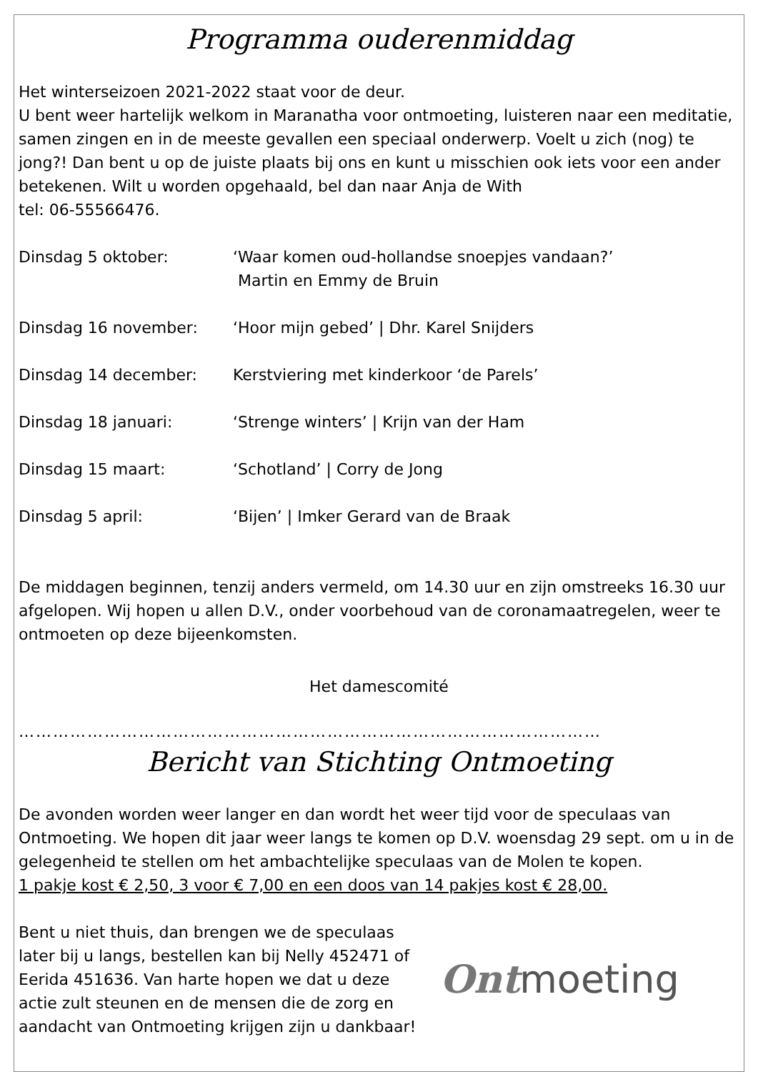Programma ouderenmiddag
Het winterseizoen 2021-2022 staat voor de deur.
U bent weer hartelijk welkom in Maranatha voor ontmoeting, luisteren naar een meditatie, samen zingen en in de meeste gevallen een speciaal onderwerp. Voelt u zich (nog) te jong?! Dan bent u op de juiste plaats bij ons en kunt u misschien ook iets voor een ander betekenen. Wilt u worden opgehaald, bel dan naar Anja de With
tel: 06-55566476.
Dinsdag 5 oktober: ‘Waar komen oud-hollandse snoepjes vandaan?’
Martin en Emmy de Bruin
Dinsdag 16 november: ‘Hoor mijn gebed’ | Dhr. Karel Snijders
Dinsdag 14 december: Kerstviering met kinderkoor ‘de Parels’
Dinsdag 18 januari: ‘Strenge winters’ | Krijn van der Ham
Dinsdag 15 maart: ‘Schotland’ | Corry de Jong
Dinsdag 5 april: ‘Bijen’ | Imker Gerard van de Braak
De middagen beginnen, tenzij anders vermeld, om 14.30 uur en zijn omstreeks 16.30 uur afgelopen. Wij hopen u allen D.V., onder voorbehoud van de coronamaatregelen, weer te ontmoeten op deze bijeenkomsten.
Het damescomité
…………………………………………………………………………………………
Bericht van Stichting Ontmoeting
De avonden worden weer langer en dan wordt het weer tijd voor de speculaas van Ontmoeting. We hopen dit jaar weer langs te komen op D.V. woensdag 29 sept. om u in de gelegenheid te stellen om het ambachtelijke speculaas van de Molen te kopen.
1 pakje kost € 2,50, 3 voor € 7,00 en een doos van 14 pakjes kost € 28,00.
Bent u niet thuis, dan brengen we de speculaas later bij u langs, bestellen kan bij Nelly 452471 of Eerida 451636. Van harte hopen we dat u deze actie zult steunen en de mensen die de zorg en aandacht van Ontmoeting krijgen zijn u dankbaar!
Ontmoeting